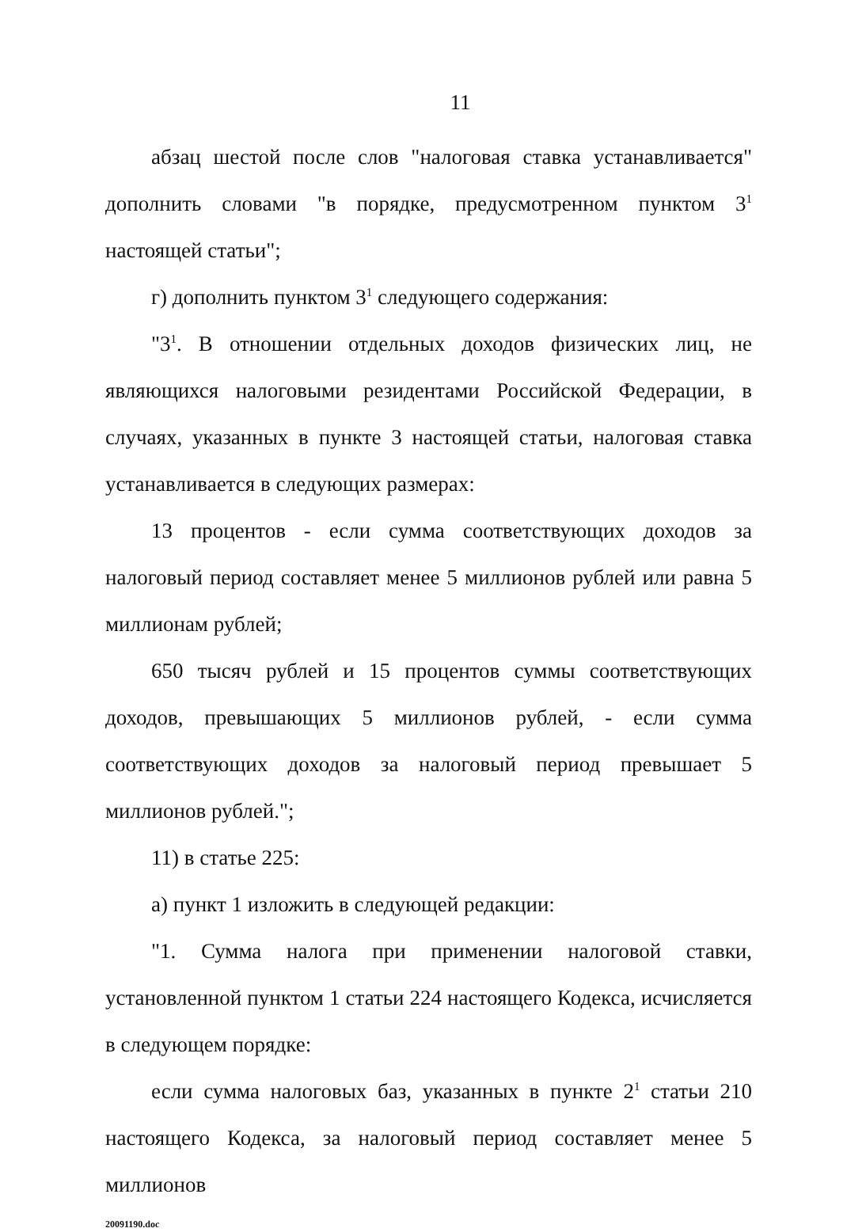11
абзац шестой после слов "налоговая ставка устанавливается" дополнить словами "в порядке, предусмотренном пунктом 3<sup>1</sup> настоящей статьи";
г) дополнить пунктом 3<sup>1</sup> следующего содержания:
"3<sup>1</sup>. В отношении отдельных доходов физических лиц, не являющихся налоговыми резидентами Российской Федерации, в случаях, указанных в пункте 3 настоящей статьи, налоговая ставка устанавливается в следующих размерах:
13 процентов - если сумма соответствующих доходов за налоговый период составляет менее 5 миллионов рублей или равна 5 миллионам рублей;
650 тысяч рублей и 15 процентов суммы соответствующих доходов, превышающих 5 миллионов рублей, - если сумма соответствующих доходов за налоговый период превышает 5 миллионов рублей.";
11) в статье 225:
а) пункт 1 изложить в следующей редакции:
"1. Сумма налога при применении налоговой ставки, установленной пунктом 1 статьи 224 настоящего Кодекса, исчисляется в следующем порядке:
если сумма налоговых баз, указанных в пункте 2<sup>1</sup> статьи 210 настоящего Кодекса, за налоговый период составляет менее 5 миллионов
20091190.doc